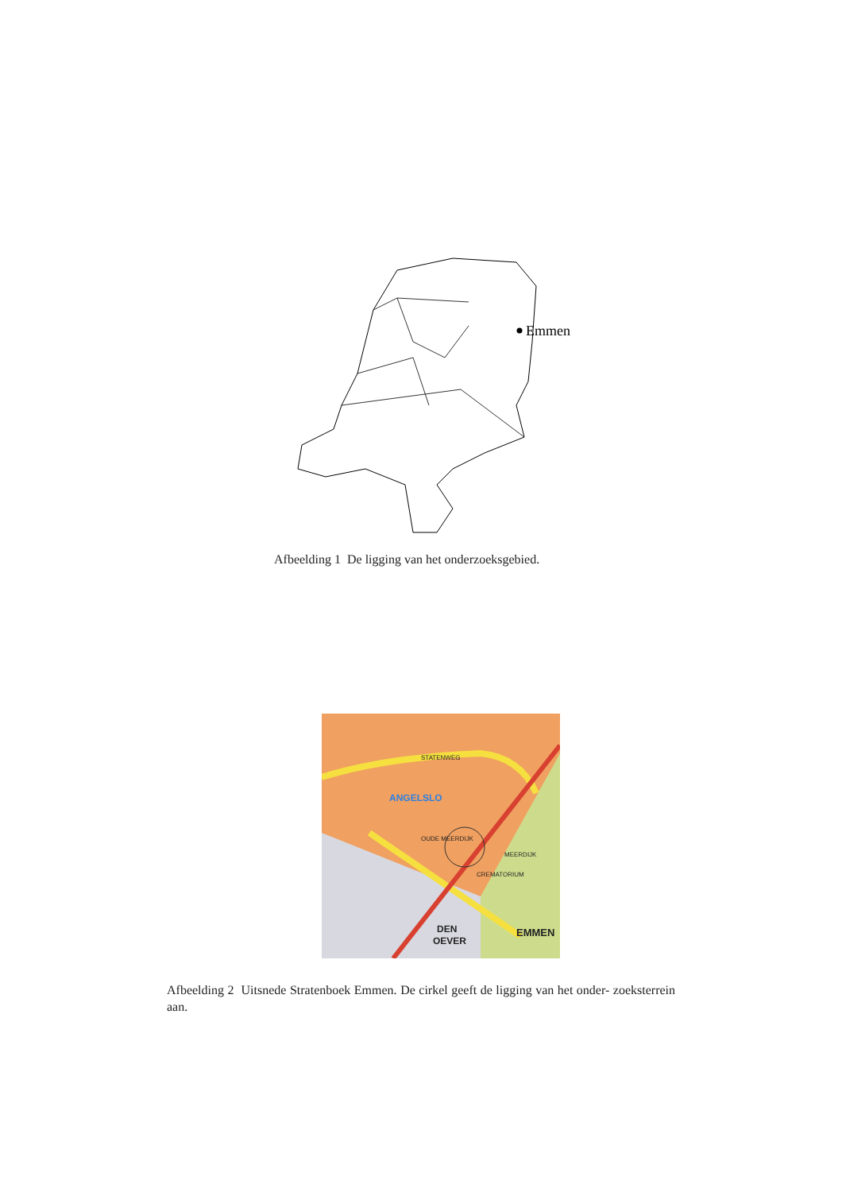Emmen
Afbeelding 1 De ligging van het onderzoeksgebied.
STATENWEG
ANGELSLO
OUDE MEERDIJK
CREMATORIUM
DEN
OEVER
EMMEN
MEERDIJK
Afbeelding 2 Uitsnede Stratenboek Emmen. De cirkel geeft de ligging van het onder- zoeksterrein aan.